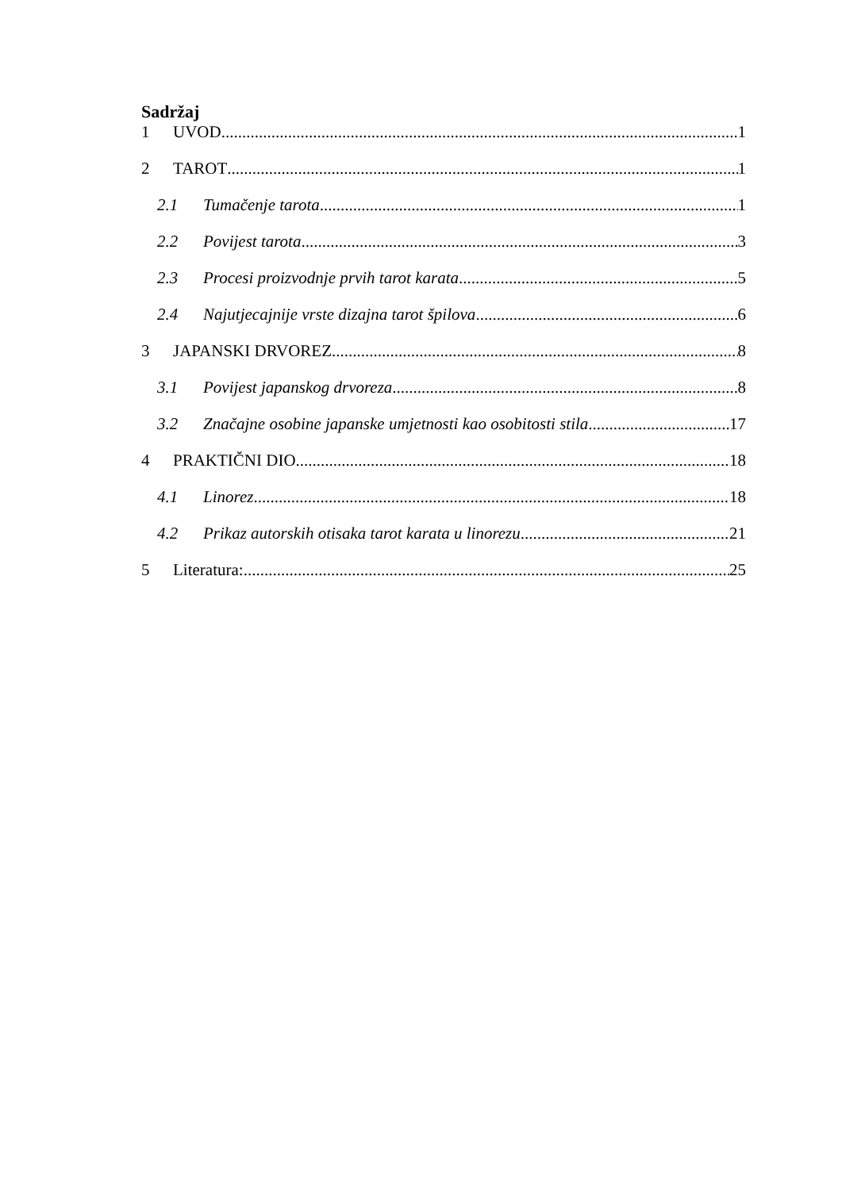Sadržaj
1 UVOD 1
2 TAROT 1
2.1 Tumačenje tarota 1
2.2 Povijest tarota 3
2.3 Procesi proizvodnje prvih tarot karata 5
2.4 Najutjecajnije vrste dizajna tarot špilova 6
3 JAPANSKI DRVOREZ 8
3.1 Povijest japanskog drvoreza 8
3.2 Značajne osobine japanske umjetnosti kao osobitosti stila 17
4 PRAKTIČNI DIO 18
4.1 Linorez 18
4.2 Prikaz autorskih otisaka tarot karata u linorezu 21
5 Literatura: 25